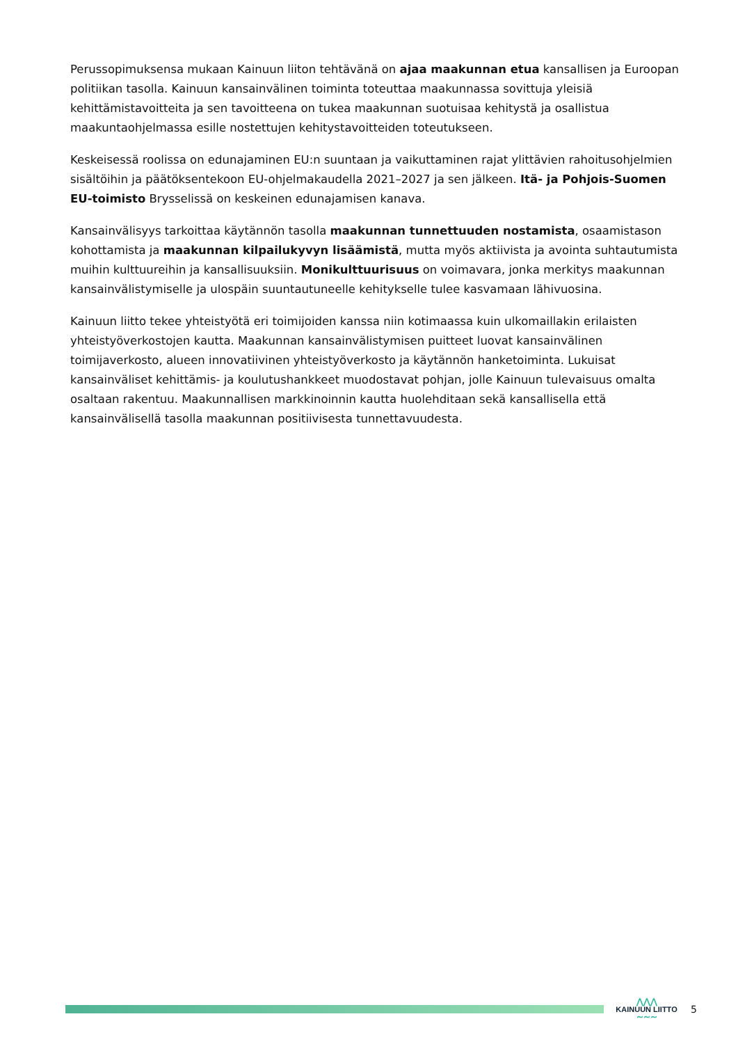Perussopimuksensa mukaan Kainuun liiton tehtävänä on ajaa maakunnan etua kansallisen ja Euroopan politiikan tasolla. Kainuun kansainvälinen toiminta toteuttaa maakunnassa sovittuja yleisiä kehittämistavoitteita ja sen tavoitteena on tukea maakunnan suotuisaa kehitystä ja osallistua maakuntaohjelmassa esille nostettujen kehitystavoitteiden toteutukseen.
Keskeisessä roolissa on edunajaminen EU:n suuntaan ja vaikuttaminen rajat ylittävien rahoitusohjelmien sisältöihin ja päätöksentekoon EU-ohjelmakaudella 2021–2027 ja sen jälkeen. Itä- ja Pohjois-Suomen EU-toimisto Brysselissä on keskeinen edunajamisen kanava.
Kansainvälisyys tarkoittaa käytännön tasolla maakunnan tunnettuuden nostamista, osaamistason kohottamista ja maakunnan kilpailukyvyn lisäämistä, mutta myös aktiivista ja avointa suhtautumista muihin kulttuureihin ja kansallisuuksiin. Monikulttuurisuus on voimavara, jonka merkitys maakunnan kansainvälistymiselle ja ulospäin suuntautuneelle kehitykselle tulee kasvamaan lähivuosina.
Kainuun liitto tekee yhteistyötä eri toimijoiden kanssa niin kotimaassa kuin ulkomaillakin erilaisten yhteistyöverkostojen kautta. Maakunnan kansainvälistymisen puitteet luovat kansainvälinen toimijaverkosto, alueen innovatiivinen yhteistyöverkosto ja käytännön hanketoiminta. Lukuisat kansainväliset kehittämis- ja koulutushankkeet muodostavat pohjan, jolle Kainuun tulevaisuus omalta osaltaan rakentuu. Maakunnallisen markkinoinnin kautta huolehditaan sekä kansallisella että kansainvälisellä tasolla maakunnan positiivisesta tunnettavuudesta.
⋀⋀⋀
KAINUUN LIITTO
∼∼∼
5